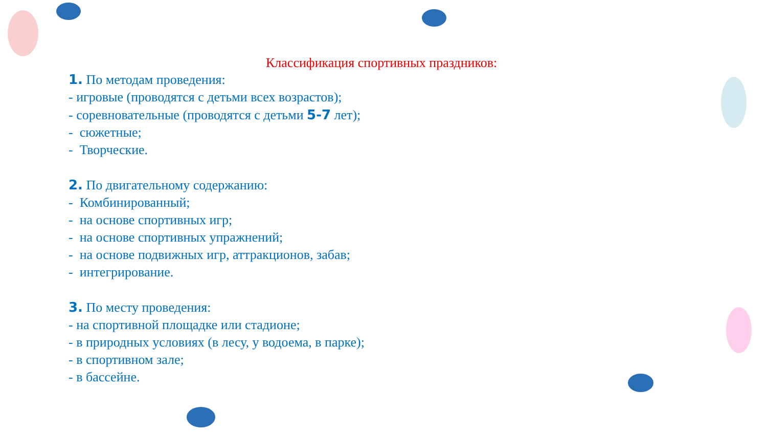Классификация спортивных праздников:
1. По методам проведения:
- игровые (проводятся с детьми всех возрастов);
- соревновательные (проводятся с детьми 5-7 лет);
- сюжетные;
- Творческие.
2. По двигательному содержанию:
- Комбинированный;
- на основе спортивных игр;
- на основе спортивных упражнений;
- на основе подвижных игр, аттракционов, забав;
- интегрирование.
3. По месту проведения:
- на спортивной площадке или стадионе;
- в природных условиях (в лесу, у водоема, в парке);
- в спортивном зале;
- в бассейне.